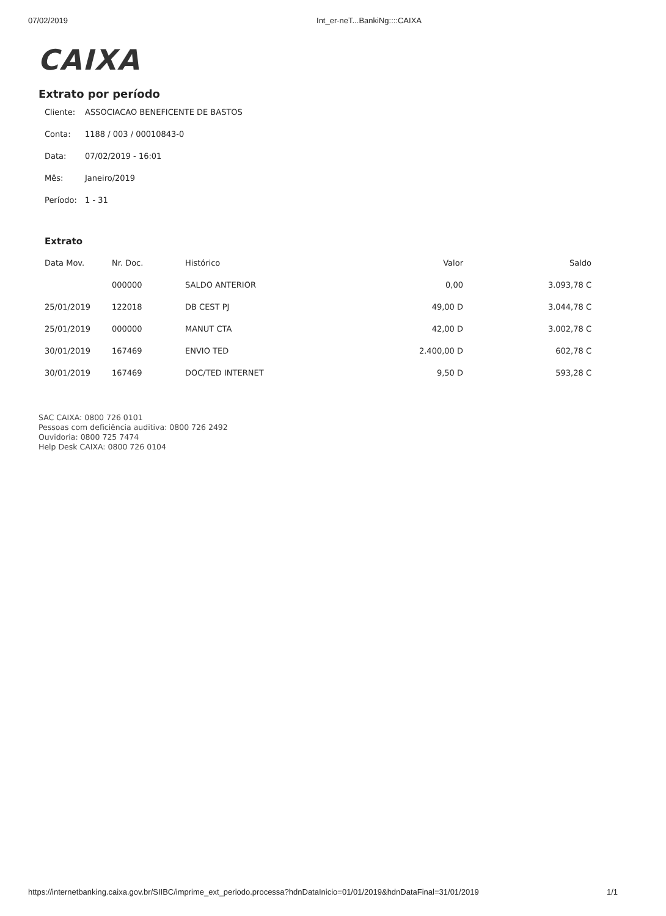07/02/2019 Int_er-neT...BankiNg::::CAIXA
CAIXA
Extrato por período
Cliente: ASSOCIACAO BENEFICENTE DE BASTOS
Conta: 1188 / 003 / 00010843-0
Data: 07/02/2019 - 16:01
Mês: Janeiro/2019
Período: 1 - 31
Extrato
| Data Mov. | Nr. Doc. | Histórico | Valor | Saldo |
| --- | --- | --- | --- | --- |
| | 000000 | SALDO ANTERIOR | 0,00 | 3.093,78 C |
| 25/01/2019 | 122018 | DB CEST PJ | 49,00 D | 3.044,78 C |
| 25/01/2019 | 000000 | MANUT CTA | 42,00 D | 3.002,78 C |
| 30/01/2019 | 167469 | ENVIO TED | 2.400,00 D | 602,78 C |
| 30/01/2019 | 167469 | DOC/TED INTERNET | 9,50 D | 593,28 C |
SAC CAIXA: 0800 726 0101
Pessoas com deficiência auditiva: 0800 726 2492
Ouvidoria: 0800 725 7474
Help Desk CAIXA: 0800 726 0104
https://internetbanking.caixa.gov.br/SIIBC/imprime_ext_periodo.processa?hdnDataInicio=01/01/2019&hdnDataFinal=31/01/2019 1/1